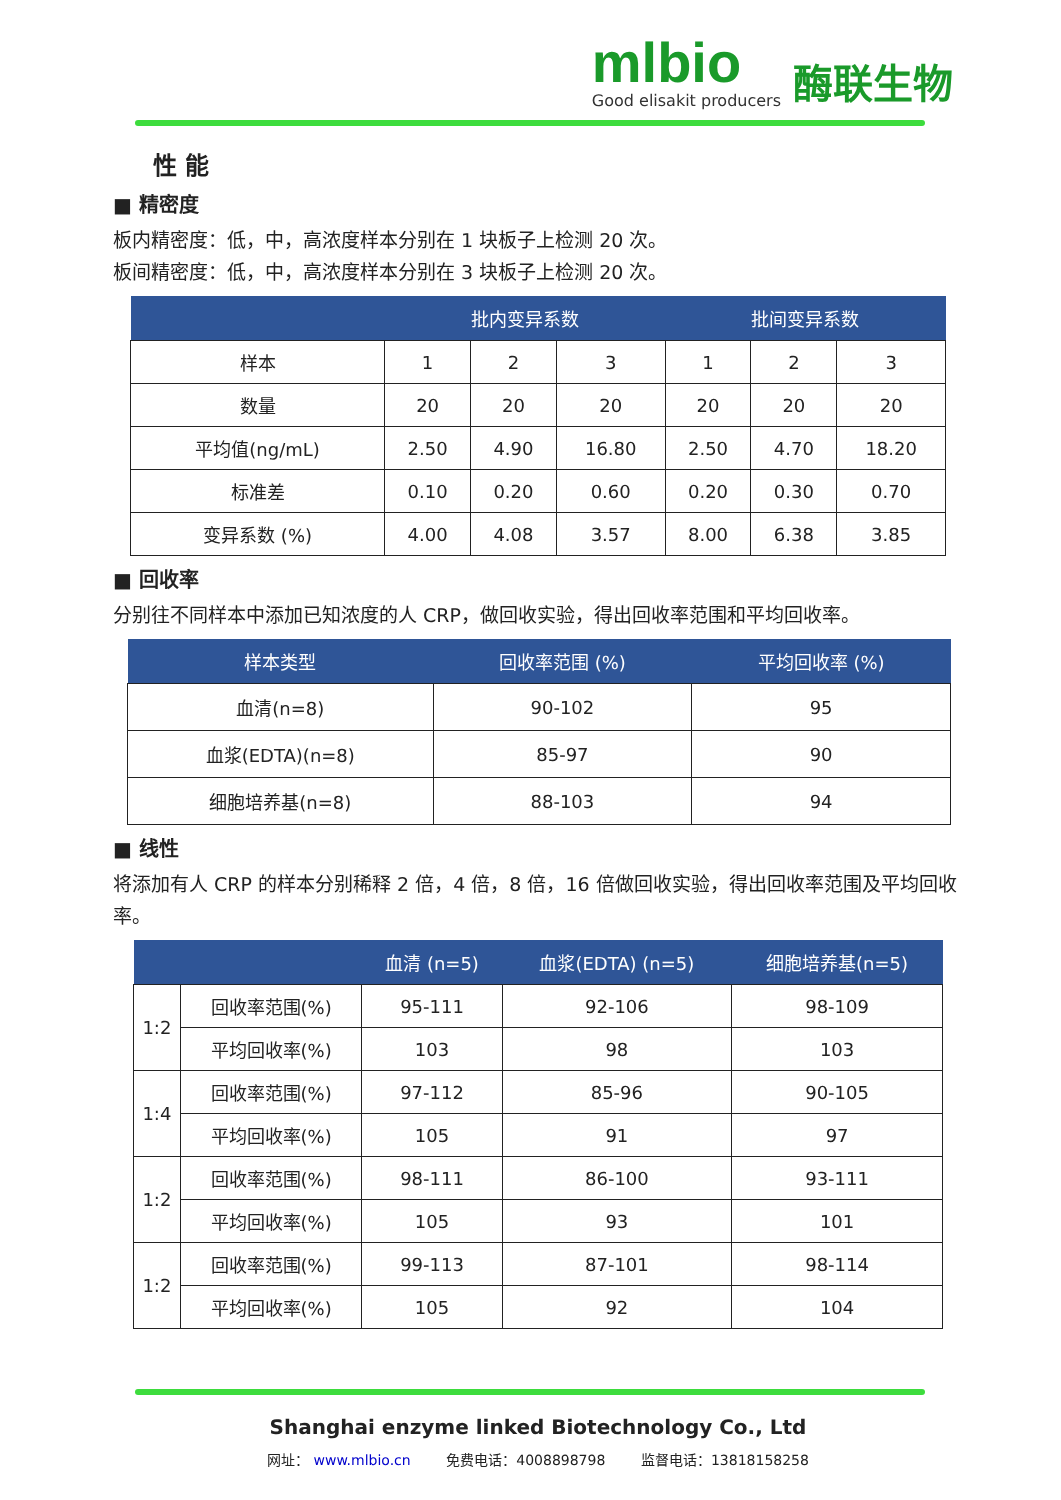mlbio
Good elisakit producers
酶联生物
性 能
■ 精密度
板内精密度：低，中，高浓度样本分别在 1 块板子上检测 20 次。
板间精密度：低，中，高浓度样本分别在 3 块板子上检测 20 次。
| | 批内变异系数 | | | 批间变异系数 | | |
| --- | --- | --- | --- | --- | --- | --- |
| 样本 | 1 | 2 | 3 | 1 | 2 | 3 |
| 数量 | 20 | 20 | 20 | 20 | 20 | 20 |
| 平均值(ng/mL) | 2.50 | 4.90 | 16.80 | 2.50 | 4.70 | 18.20 |
| 标准差 | 0.10 | 0.20 | 0.60 | 0.20 | 0.30 | 0.70 |
| 变异系数 (%) | 4.00 | 4.08 | 3.57 | 8.00 | 6.38 | 3.85 |
■ 回收率
分别往不同样本中添加已知浓度的人 CRP，做回收实验，得出回收率范围和平均回收率。
| 样本类型 | 回收率范围 (%) | 平均回收率 (%) |
| --- | --- | --- |
| 血清(n=8) | 90-102 | 95 |
| 血浆(EDTA)(n=8) | 85-97 | 90 |
| 细胞培养基(n=8) | 88-103 | 94 |
■ 线性
将添加有人 CRP 的样本分别稀释 2 倍，4 倍，8 倍，16 倍做回收实验，得出回收率范围及平均回收率。
| | | 血清 (n=5) | 血浆(EDTA) (n=5) | 细胞培养基(n=5) |
| --- | --- | --- | --- | --- |
| 1:2 | 回收率范围(%) | 95-111 | 92-106 | 98-109 |
| | 平均回收率(%) | 103 | 98 | 103 |
| 1:4 | 回收率范围(%) | 97-112 | 85-96 | 90-105 |
| | 平均回收率(%) | 105 | 91 | 97 |
| 1:2 | 回收率范围(%) | 98-111 | 86-100 | 93-111 |
| | 平均回收率(%) | 105 | 93 | 101 |
| 1:2 | 回收率范围(%) | 99-113 | 87-101 | 98-114 |
| | 平均回收率(%) | 105 | 92 | 104 |
Shanghai enzyme linked Biotechnology Co., Ltd
网址： www.mlbio.cn 免费电话：4008898798 监督电话：13818158258